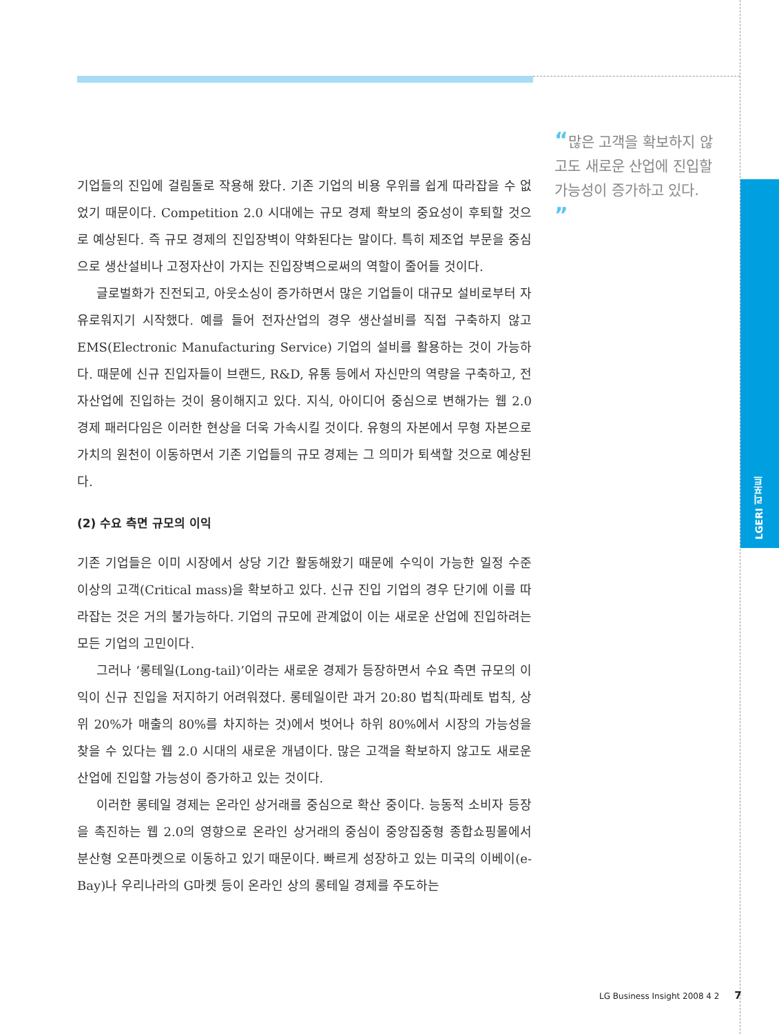“많은 고객을 확보하지 않고도 새로운 산업에 진입할 가능성이 증가하고 있다. ”
기업들의 진입에 걸림돌로 작용해 왔다. 기존 기업의 비용 우위를 쉽게 따라잡을 수 없었기 때문이다. Competition 2.0 시대에는 규모 경제 확보의 중요성이 후퇴할 것으로 예상된다. 즉 규모 경제의 진입장벽이 약화된다는 말이다. 특히 제조업 부문을 중심으로 생산설비나 고정자산이 가지는 진입장벽으로써의 역할이 줄어들 것이다.
글로벌화가 진전되고, 아웃소싱이 증가하면서 많은 기업들이 대규모 설비로부터 자유로워지기 시작했다. 예를 들어 전자산업의 경우 생산설비를 직접 구축하지 않고 EMS(Electronic Manufacturing Service) 기업의 설비를 활용하는 것이 가능하다. 때문에 신규 진입자들이 브랜드, R&D, 유통 등에서 자신만의 역량을 구축하고, 전자산업에 진입하는 것이 용이해지고 있다. 지식, 아이디어 중심으로 변해가는 웹 2.0 경제 패러다임은 이러한 현상을 더욱 가속시킬 것이다. 유형의 자본에서 무형 자본으로 가치의 원천이 이동하면서 기존 기업들의 규모 경제는 그 의미가 퇴색할 것으로 예상된다.
(2) 수요 측면 규모의 이익
기존 기업들은 이미 시장에서 상당 기간 활동해왔기 때문에 수익이 가능한 일정 수준 이상의 고객(Critical mass)을 확보하고 있다. 신규 진입 기업의 경우 단기에 이를 따라잡는 것은 거의 불가능하다. 기업의 규모에 관계없이 이는 새로운 산업에 진입하려는 모든 기업의 고민이다.
그러나 ‘롱테일(Long-tail)’이라는 새로운 경제가 등장하면서 수요 측면 규모의 이익이 신규 진입을 저지하기 어려워졌다. 롱테일이란 과거 20:80 법칙(파레토 법칙, 상위 20%가 매출의 80%를 차지하는 것)에서 벗어나 하위 80%에서 시장의 가능성을 찾을 수 있다는 웹 2.0 시대의 새로운 개념이다. 많은 고객을 확보하지 않고도 새로운 산업에 진입할 가능성이 증가하고 있는 것이다.
이러한 롱테일 경제는 온라인 상거래를 중심으로 확산 중이다. 능동적 소비자 등장을 촉진하는 웹 2.0의 영향으로 온라인 상거래의 중심이 중앙집중형 종합쇼핑몰에서 분산형 오픈마켓으로 이동하고 있기 때문이다. 빠르게 성장하고 있는 미국의 이베이(e-Bay)나 우리나라의 G마켓 등이 온라인 상의 롱테일 경제를 주도하는
LGERI 리포트
LG Business Insight 2008 4 2 7